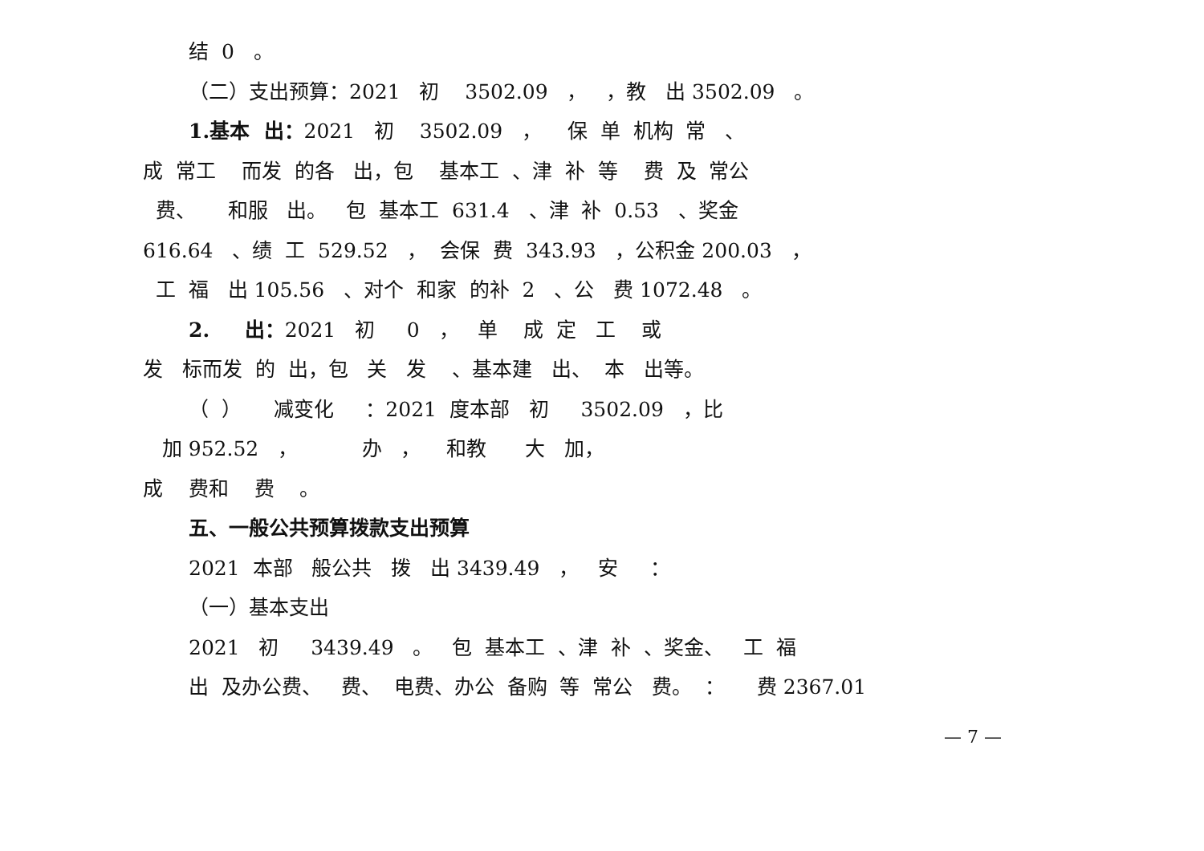结 0 。
（二）支出预算：2021 初 3502.09 ， ，教 出 3502.09 。
1.基本 出：2021 初 3502.09 ， 保 单 机构 常 、
成 常工 而发 的各 出，包 基本工 、津 补 等 费 及 常公
费、 和服 出。 包 基本工 631.4 、津 补 0.53 、奖金
616.64 、绩 工 529.52 ， 会保 费 343.93 ，公积金 200.03 ，
工 福 出 105.56 、对个 和家 的补 2 、公 费 1072.48 。
2. 出：2021 初 0 ， 单 成 定 工 或
发 标而发 的 出，包 关 发 、基本建 出、 本 出等。
（ ） 减变化 ：2021 度本部 初 3502.09 ，比
加 952.52 ， 办 ， 和教 大 加，
成 费和 费 。
五、一般公共预算拨款支出预算
2021 本部 般公共 拨 出 3439.49 ， 安 ：
（一）基本支出
2021 初 3439.49 。 包 基本工 、津 补 、奖金、 工 福
出 及办公费、 费、 电费、办公 备购 等 常公 费。 ： 费 2367.01
— 7 —